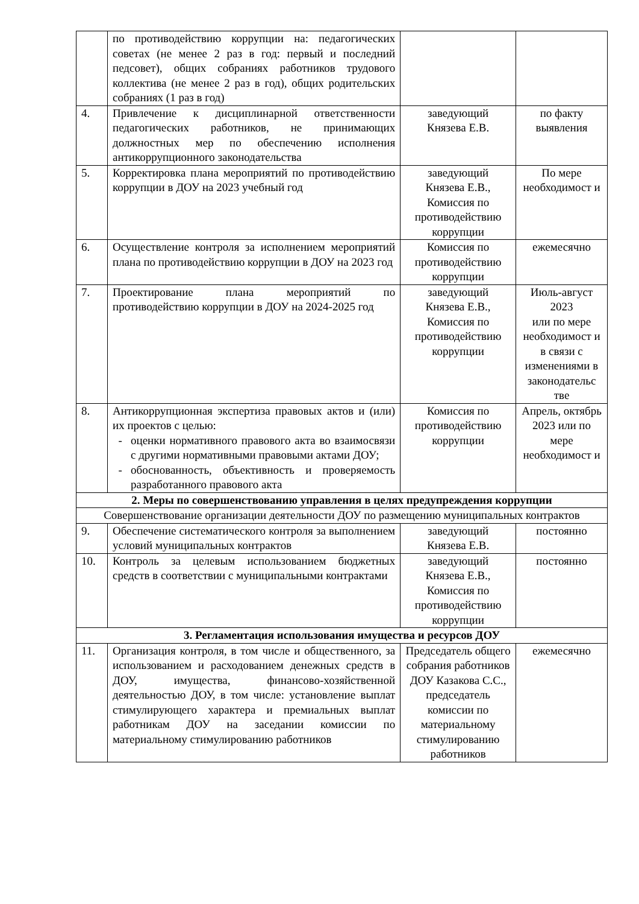| | по противодействию коррупции на: педагогических советах (не менее 2 раз в год: первый и последний педсовет), общих собраниях работников трудового коллектива (не менее 2 раз в год), общих родительских собраниях (1 раз в год) | | |
| 4. | Привлечение к дисциплинарной ответственности педагогических работников, не принимающих должностных мер по обеспечению исполнения антикоррупционного законодательства | заведующий Князева Е.В. | по факту выявления |
| 5. | Корректировка плана мероприятий по противодействию коррупции в ДОУ на 2023 учебный год | заведующий Князева Е.В., Комиссия по противодействию коррупции | По мере необходимост и |
| 6. | Осуществление контроля за исполнением мероприятий плана по противодействию коррупции в ДОУ на 2023 год | Комиссия по противодействию коррупции | ежемесячно |
| 7. | Проектирование плана мероприятий по противодействию коррупции в ДОУ на 2024-2025 год | заведующий Князева Е.В., Комиссия по противодействию коррупции | Июль-август 2023 или по мере необходимост и в связи с изменениями в законодательс тве |
| 8. | Антикоррупционная экспертиза правовых актов и (или) их проектов с целью: оценки нормативного правового акта во взаимосвязи с другими нормативными правовыми актами ДОУ; обоснованность, объективность и проверяемость разработанного правового акта | Комиссия по противодействию коррупции | Апрель, октябрь 2023 или по мере необходимост и |
| 2. Меры по совершенствованию управления в целях предупреждения коррупции | | | |
| Совершенствование организации деятельности ДОУ по размещению муниципальных контрактов | | | |
| 9. | Обеспечение систематического контроля за выполнением условий муниципальных контрактов | заведующий Князева Е.В. | постоянно |
| 10. | Контроль за целевым использованием бюджетных средств в соответствии с муниципальными контрактами | заведующий Князева Е.В., Комиссия по противодействию коррупции | постоянно |
| 3. Регламентация использования имущества и ресурсов ДОУ | | | |
| 11. | Организация контроля, в том числе и общественного, за использованием и расходованием денежных средств в ДОУ, имущества, финансово-хозяйственной деятельностью ДОУ, в том числе: установление выплат стимулирующего характера и премиальных выплат работникам ДОУ на заседании комиссии по материальному стимулированию работников | Председатель общего собрания работников ДОУ Казакова С.С., председатель комиссии по материальному стимулированию работников | ежемесячно |